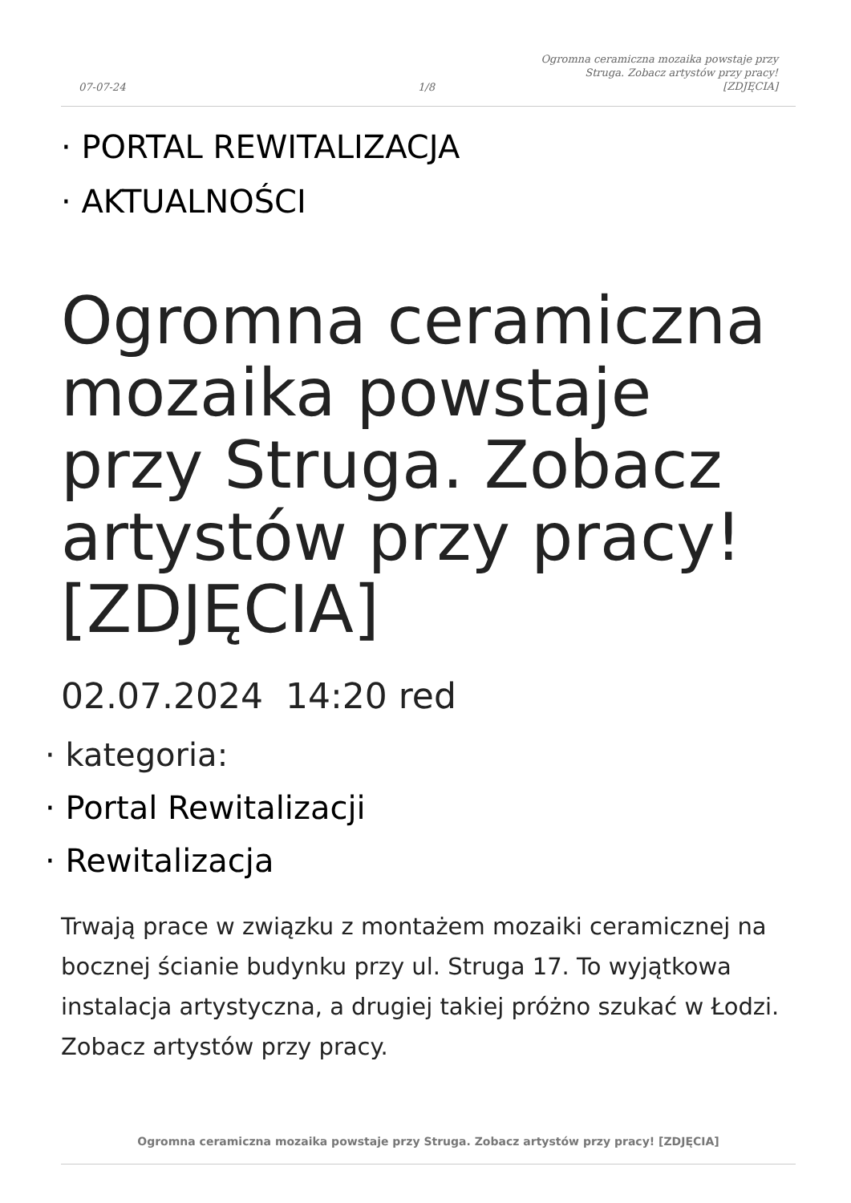07-07-24 1/8 Ogromna ceramiczna mozaika powstaje przy Struga. Zobacz artystów przy pracy! [ZDJĘCIA]
· PORTAL REWITALIZACJA
· AKTUALNOŚCI
Ogromna ceramiczna mozaika powstaje przy Struga. Zobacz artystów przy pracy! [ZDJĘCIA]
02.07.2024 14:20 red
· kategoria:
· Portal Rewitalizacji
· Rewitalizacja
Trwają prace w związku z montażem mozaiki ceramicznej na bocznej ścianie budynku przy ul. Struga 17. To wyjątkowa instalacja artystyczna, a drugiej takiej próżno szukać w Łodzi. Zobacz artystów przy pracy.
Ogromna ceramiczna mozaika powstaje przy Struga. Zobacz artystów przy pracy! [ZDJĘCIA]